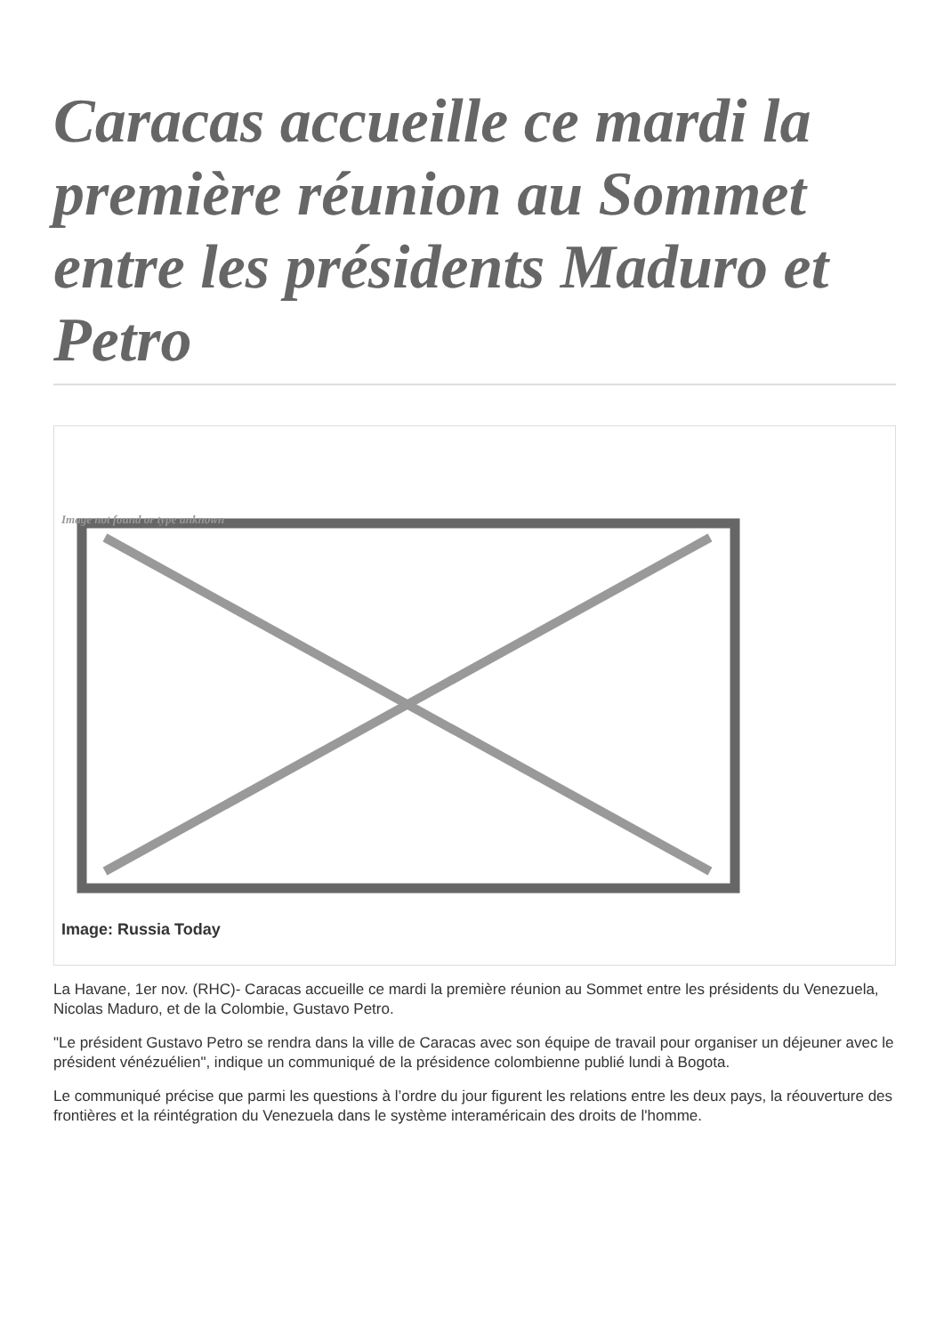Caracas accueille ce mardi la première réunion au Sommet entre les présidents Maduro et Petro
Image not found or type unknown
Image: Russia Today
La Havane, 1er nov. (RHC)- Caracas accueille ce mardi la première réunion au Sommet entre les présidents du Venezuela, Nicolas Maduro, et de la Colombie, Gustavo Petro.
"Le président Gustavo Petro se rendra dans la ville de Caracas avec son équipe de travail pour organiser un déjeuner avec le président vénézuélien", indique un communiqué de la présidence colombienne publié lundi à Bogota.
Le communiqué précise que parmi les questions à l’ordre du jour figurent les relations entre les deux pays, la réouverture des frontières et la réintégration du Venezuela dans le système interaméricain des droits de l'homme.